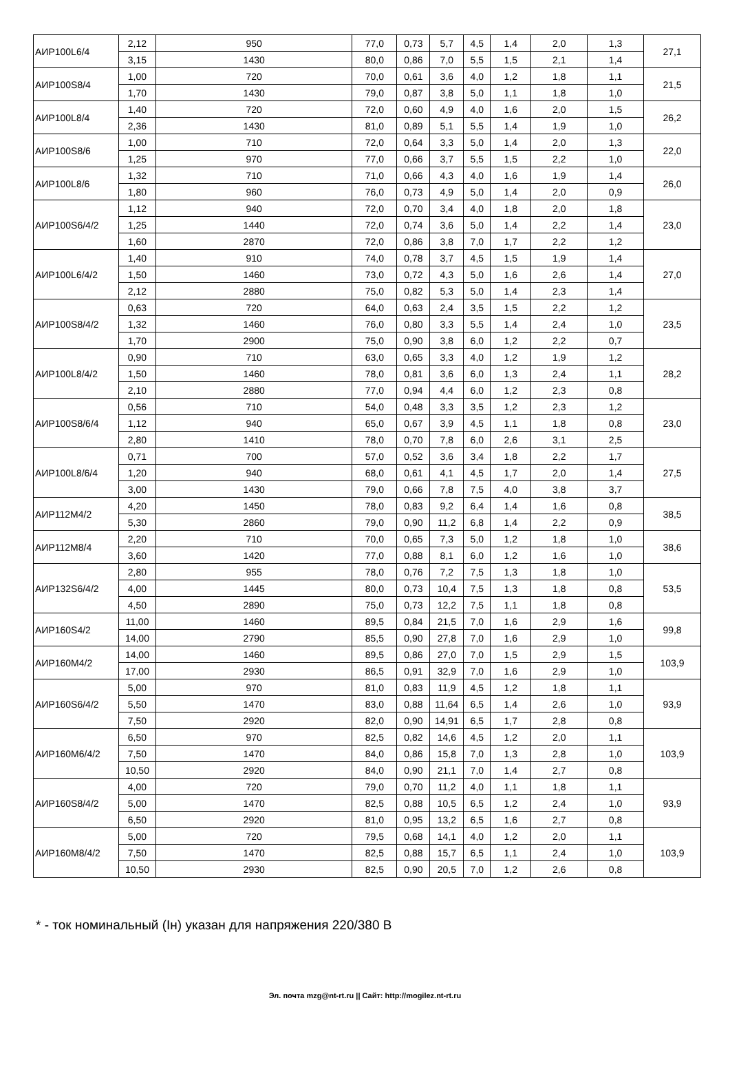| АИР100L6/4 | 2,12 | 950 | 77,0 | 0,73 | 5,7 | 4,5 | 1,4 | 2,0 | 1,3 | 27,1 |
| | 3,15 | 1430 | 80,0 | 0,86 | 7,0 | 5,5 | 1,5 | 2,1 | 1,4 | |
| АИР100S8/4 | 1,00 | 720 | 70,0 | 0,61 | 3,6 | 4,0 | 1,2 | 1,8 | 1,1 | 21,5 |
| | 1,70 | 1430 | 79,0 | 0,87 | 3,8 | 5,0 | 1,1 | 1,8 | 1,0 | |
| АИР100L8/4 | 1,40 | 720 | 72,0 | 0,60 | 4,9 | 4,0 | 1,6 | 2,0 | 1,5 | 26,2 |
| | 2,36 | 1430 | 81,0 | 0,89 | 5,1 | 5,5 | 1,4 | 1,9 | 1,0 | |
| АИР100S8/6 | 1,00 | 710 | 72,0 | 0,64 | 3,3 | 5,0 | 1,4 | 2,0 | 1,3 | 22,0 |
| | 1,25 | 970 | 77,0 | 0,66 | 3,7 | 5,5 | 1,5 | 2,2 | 1,0 | |
| АИР100L8/6 | 1,32 | 710 | 71,0 | 0,66 | 4,3 | 4,0 | 1,6 | 1,9 | 1,4 | 26,0 |
| | 1,80 | 960 | 76,0 | 0,73 | 4,9 | 5,0 | 1,4 | 2,0 | 0,9 | |
| АИР100S6/4/2 | 1,12 | 940 | 72,0 | 0,70 | 3,4 | 4,0 | 1,8 | 2,0 | 1,8 | 23,0 |
| | 1,25 | 1440 | 72,0 | 0,74 | 3,6 | 5,0 | 1,4 | 2,2 | 1,4 | |
| | 1,60 | 2870 | 72,0 | 0,86 | 3,8 | 7,0 | 1,7 | 2,2 | 1,2 | |
| АИР100L6/4/2 | 1,40 | 910 | 74,0 | 0,78 | 3,7 | 4,5 | 1,5 | 1,9 | 1,4 | 27,0 |
| | 1,50 | 1460 | 73,0 | 0,72 | 4,3 | 5,0 | 1,6 | 2,6 | 1,4 | |
| | 2,12 | 2880 | 75,0 | 0,82 | 5,3 | 5,0 | 1,4 | 2,3 | 1,4 | |
| АИР100S8/4/2 | 0,63 | 720 | 64,0 | 0,63 | 2,4 | 3,5 | 1,5 | 2,2 | 1,2 | 23,5 |
| | 1,32 | 1460 | 76,0 | 0,80 | 3,3 | 5,5 | 1,4 | 2,4 | 1,0 | |
| | 1,70 | 2900 | 75,0 | 0,90 | 3,8 | 6,0 | 1,2 | 2,2 | 0,7 | |
| АИР100L8/4/2 | 0,90 | 710 | 63,0 | 0,65 | 3,3 | 4,0 | 1,2 | 1,9 | 1,2 | 28,2 |
| | 1,50 | 1460 | 78,0 | 0,81 | 3,6 | 6,0 | 1,3 | 2,4 | 1,1 | |
| | 2,10 | 2880 | 77,0 | 0,94 | 4,4 | 6,0 | 1,2 | 2,3 | 0,8 | |
| АИР100S8/6/4 | 0,56 | 710 | 54,0 | 0,48 | 3,3 | 3,5 | 1,2 | 2,3 | 1,2 | 23,0 |
| | 1,12 | 940 | 65,0 | 0,67 | 3,9 | 4,5 | 1,1 | 1,8 | 0,8 | |
| | 2,80 | 1410 | 78,0 | 0,70 | 7,8 | 6,0 | 2,6 | 3,1 | 2,5 | |
| АИР100L8/6/4 | 0,71 | 700 | 57,0 | 0,52 | 3,6 | 3,4 | 1,8 | 2,2 | 1,7 | 27,5 |
| | 1,20 | 940 | 68,0 | 0,61 | 4,1 | 4,5 | 1,7 | 2,0 | 1,4 | |
| | 3,00 | 1430 | 79,0 | 0,66 | 7,8 | 7,5 | 4,0 | 3,8 | 3,7 | |
| АИР112M4/2 | 4,20 | 1450 | 78,0 | 0,83 | 9,2 | 6,4 | 1,4 | 1,6 | 0,8 | 38,5 |
| | 5,30 | 2860 | 79,0 | 0,90 | 11,2 | 6,8 | 1,4 | 2,2 | 0,9 | |
| АИР112M8/4 | 2,20 | 710 | 70,0 | 0,65 | 7,3 | 5,0 | 1,2 | 1,8 | 1,0 | 38,6 |
| | 3,60 | 1420 | 77,0 | 0,88 | 8,1 | 6,0 | 1,2 | 1,6 | 1,0 | |
| АИР132S6/4/2 | 2,80 | 955 | 78,0 | 0,76 | 7,2 | 7,5 | 1,3 | 1,8 | 1,0 | 53,5 |
| | 4,00 | 1445 | 80,0 | 0,73 | 10,4 | 7,5 | 1,3 | 1,8 | 0,8 | |
| | 4,50 | 2890 | 75,0 | 0,73 | 12,2 | 7,5 | 1,1 | 1,8 | 0,8 | |
| АИР160S4/2 | 11,00 | 1460 | 89,5 | 0,84 | 21,5 | 7,0 | 1,6 | 2,9 | 1,6 | 99,8 |
| | 14,00 | 2790 | 85,5 | 0,90 | 27,8 | 7,0 | 1,6 | 2,9 | 1,0 | |
| АИР160M4/2 | 14,00 | 1460 | 89,5 | 0,86 | 27,0 | 7,0 | 1,5 | 2,9 | 1,5 | 103,9 |
| | 17,00 | 2930 | 86,5 | 0,91 | 32,9 | 7,0 | 1,6 | 2,9 | 1,0 | |
| АИР160S6/4/2 | 5,00 | 970 | 81,0 | 0,83 | 11,9 | 4,5 | 1,2 | 1,8 | 1,1 | 93,9 |
| | 5,50 | 1470 | 83,0 | 0,88 | 11,64 | 6,5 | 1,4 | 2,6 | 1,0 | |
| | 7,50 | 2920 | 82,0 | 0,90 | 14,91 | 6,5 | 1,7 | 2,8 | 0,8 | |
| АИР160M6/4/2 | 6,50 | 970 | 82,5 | 0,82 | 14,6 | 4,5 | 1,2 | 2,0 | 1,1 | 103,9 |
| | 7,50 | 1470 | 84,0 | 0,86 | 15,8 | 7,0 | 1,3 | 2,8 | 1,0 | |
| | 10,50 | 2920 | 84,0 | 0,90 | 21,1 | 7,0 | 1,4 | 2,7 | 0,8 | |
| АИР160S8/4/2 | 4,00 | 720 | 79,0 | 0,70 | 11,2 | 4,0 | 1,1 | 1,8 | 1,1 | 93,9 |
| | 5,00 | 1470 | 82,5 | 0,88 | 10,5 | 6,5 | 1,2 | 2,4 | 1,0 | |
| | 6,50 | 2920 | 81,0 | 0,95 | 13,2 | 6,5 | 1,6 | 2,7 | 0,8 | |
| АИР160M8/4/2 | 5,00 | 720 | 79,5 | 0,68 | 14,1 | 4,0 | 1,2 | 2,0 | 1,1 | 103,9 |
| | 7,50 | 1470 | 82,5 | 0,88 | 15,7 | 6,5 | 1,1 | 2,4 | 1,0 | |
| | 10,50 | 2930 | 82,5 | 0,90 | 20,5 | 7,0 | 1,2 | 2,6 | 0,8 | |
* - ток номинальный (Iн) указан для напряжения 220/380 В
Эл. почта mzg@nt-rt.ru || Сайт: http://mogilez.nt-rt.ru